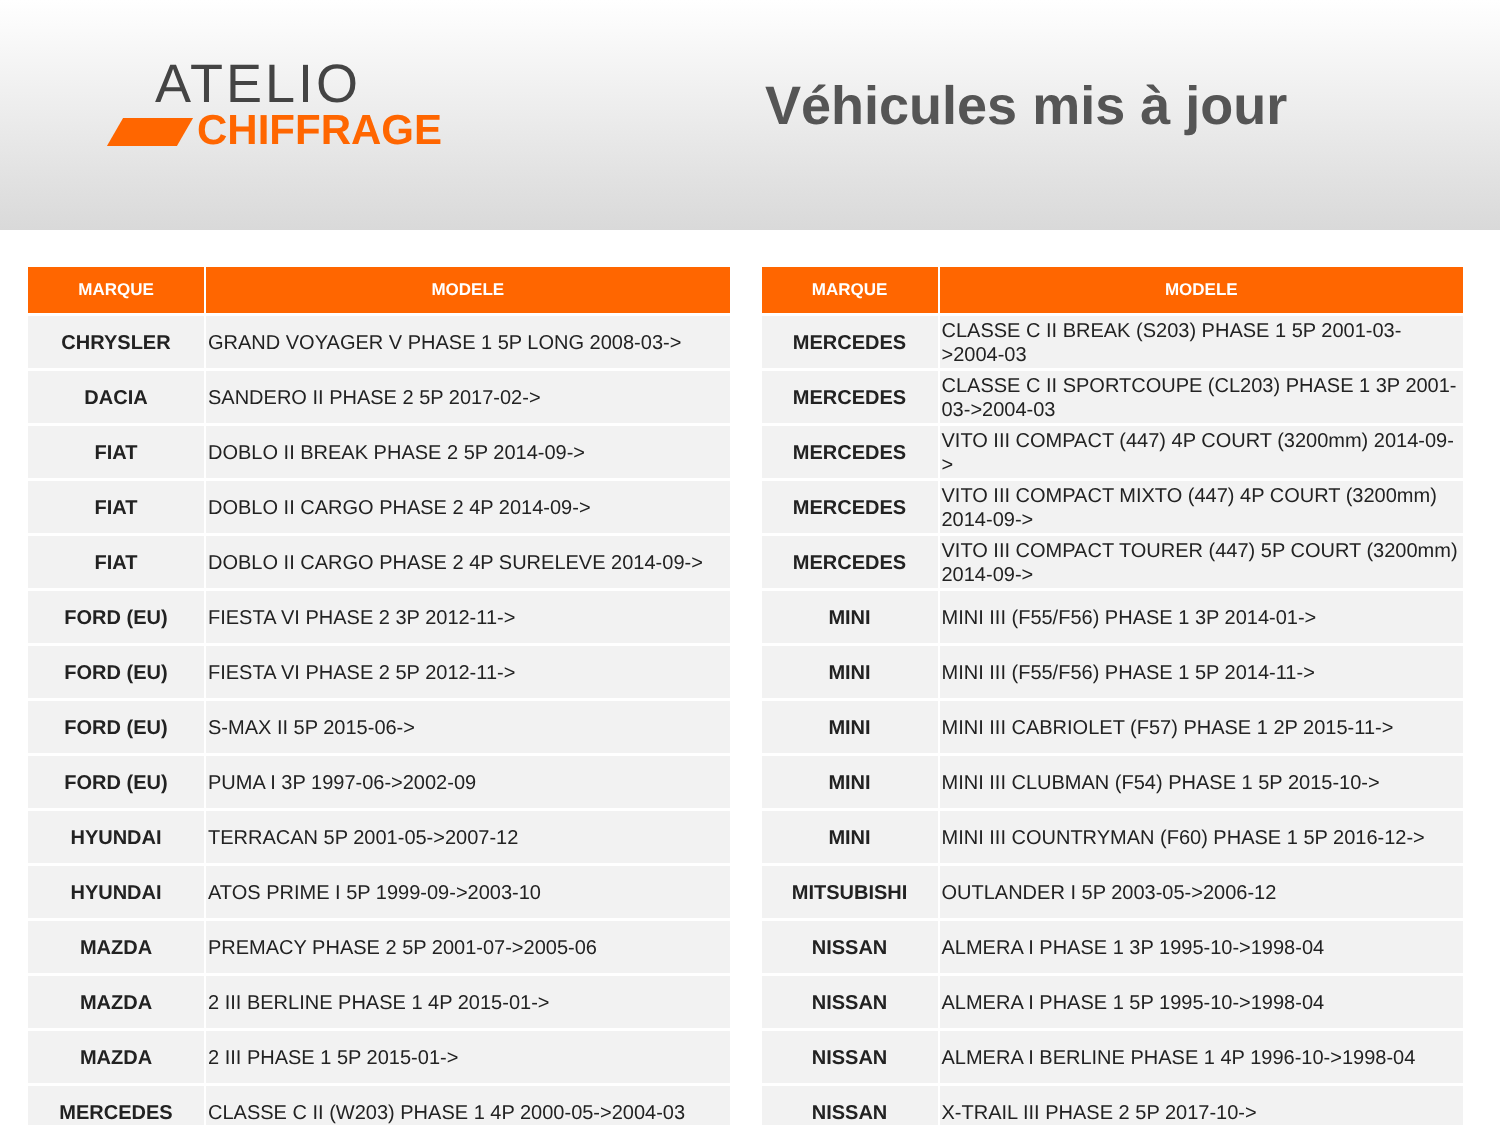ATELIO
CHIFFRAGE
Véhicules mis à jour
| MARQUE | MODELE |
| --- | --- |
| CHRYSLER | GRAND VOYAGER V PHASE 1 5P LONG 2008-03-> |
| DACIA | SANDERO II PHASE 2 5P 2017-02-> |
| FIAT | DOBLO II BREAK PHASE 2 5P 2014-09-> |
| FIAT | DOBLO II CARGO PHASE 2 4P 2014-09-> |
| FIAT | DOBLO II CARGO PHASE 2 4P SURELEVE 2014-09-> |
| FORD (EU) | FIESTA VI PHASE 2 3P 2012-11-> |
| FORD (EU) | FIESTA VI PHASE 2 5P 2012-11-> |
| FORD (EU) | S-MAX II 5P 2015-06-> |
| FORD (EU) | PUMA I 3P 1997-06->2002-09 |
| HYUNDAI | TERRACAN 5P 2001-05->2007-12 |
| HYUNDAI | ATOS PRIME I 5P 1999-09->2003-10 |
| MAZDA | PREMACY PHASE 2 5P 2001-07->2005-06 |
| MAZDA | 2 III BERLINE PHASE 1 4P 2015-01-> |
| MAZDA | 2 III PHASE 1 5P 2015-01-> |
| MERCEDES | CLASSE C II (W203) PHASE 1 4P 2000-05->2004-03 |
| MARQUE | MODELE |
| --- | --- |
| MERCEDES | CLASSE C II BREAK (S203) PHASE 1 5P 2001-03->2004-03 |
| MERCEDES | CLASSE C II SPORTCOUPE (CL203) PHASE 1 3P 2001-03->2004-03 |
| MERCEDES | VITO III COMPACT (447) 4P COURT (3200mm) 2014-09-> |
| MERCEDES | VITO III COMPACT MIXTO (447) 4P COURT (3200mm) 2014-09-> |
| MERCEDES | VITO III COMPACT TOURER (447) 5P COURT (3200mm) 2014-09-> |
| MINI | MINI III (F55/F56) PHASE 1 3P 2014-01-> |
| MINI | MINI III (F55/F56) PHASE 1 5P 2014-11-> |
| MINI | MINI III CABRIOLET (F57) PHASE 1 2P 2015-11-> |
| MINI | MINI III CLUBMAN (F54) PHASE 1 5P 2015-10-> |
| MINI | MINI III COUNTRYMAN (F60) PHASE 1 5P 2016-12-> |
| MITSUBISHI | OUTLANDER I 5P 2003-05->2006-12 |
| NISSAN | ALMERA I PHASE 1 3P 1995-10->1998-04 |
| NISSAN | ALMERA I PHASE 1 5P 1995-10->1998-04 |
| NISSAN | ALMERA I BERLINE PHASE 1 4P 1996-10->1998-04 |
| NISSAN | X-TRAIL III PHASE 2 5P 2017-10-> |